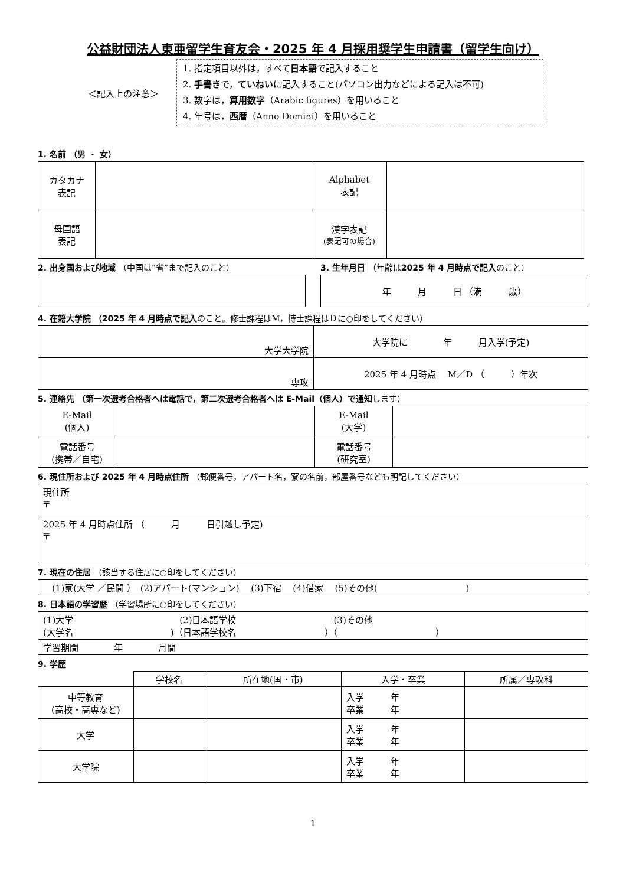公益財団法人東亜留学生育友会・2025 年 4 月採用奨学生申請書（留学生向け）
＜記入上の注意＞
1. 指定項目以外は，すべて日本語で記入すること
2. 手書きで，ていねいに記入すること(パソコン出力などによる記入は不可)
3. 数字は，算用数字（Arabic figures）を用いること
4. 年号は，西暦（Anno Domini）を用いること
1. 名前 （男 ・ 女）
| カタカナ 表記 | | Alphabet 表記 | |
| 母国語 表記 | | 漢字表記 (表記可の場合) | |
2. 出身国および地域 （中国は“省”まで記入のこと）
3. 生年月日 （年齢は2025 年 4 月時点で記入のこと）
| 年 月 日 （満 歳） |
4. 在籍大学院 （2025 年 4 月時点で記入のこと。修士課程はM，博士課程はＤに○印をしてください）
| 大学大学院 | 大学院に 年 月入学(予定) |
| 専攻 | 2025 年 4 月時点 M／D （ ）年次 |
5. 連絡先 （第一次選考合格者へは電話で，第二次選考合格者へは E-Mail（個人）で通知します）
| E-Mail (個人) | | E-Mail (大学) | |
| 電話番号 (携帯／自宅) | | 電話番号 (研究室) | |
6. 現住所および 2025 年 4 月時点住所 （郵便番号，アパート名，寮の名前，部屋番号なども明記してください）
| 現住所 〒 |
| 2025 年 4 月時点住所 （ 月 日引越し予定) 〒 |
7. 現在の住居 （該当する住居に○印をしてください）
| (1)寮(大学 ／民間 ） (2)アパート(マンション) (3)下宿 (4)借家 (5)その他( ) |
8. 日本語の学習歴 （学習場所に○印をしてください）
| (1)大学 (2)日本語学校 (3)その他 (大学名 )（日本語学校名 ）（ ） |
| 学習期間 年 月間 |
9. 学歴
| | 学校名 | 所在地(国・市) | 入学・卒業 | 所属／専攻科 |
| --- | --- | --- | --- | --- |
| 中等教育 (高校・高専など) | | | 入学 年 卒業 年 | |
| 大学 | | | 入学 年 卒業 年 | |
| 大学院 | | | 入学 年 卒業 年 | |
1